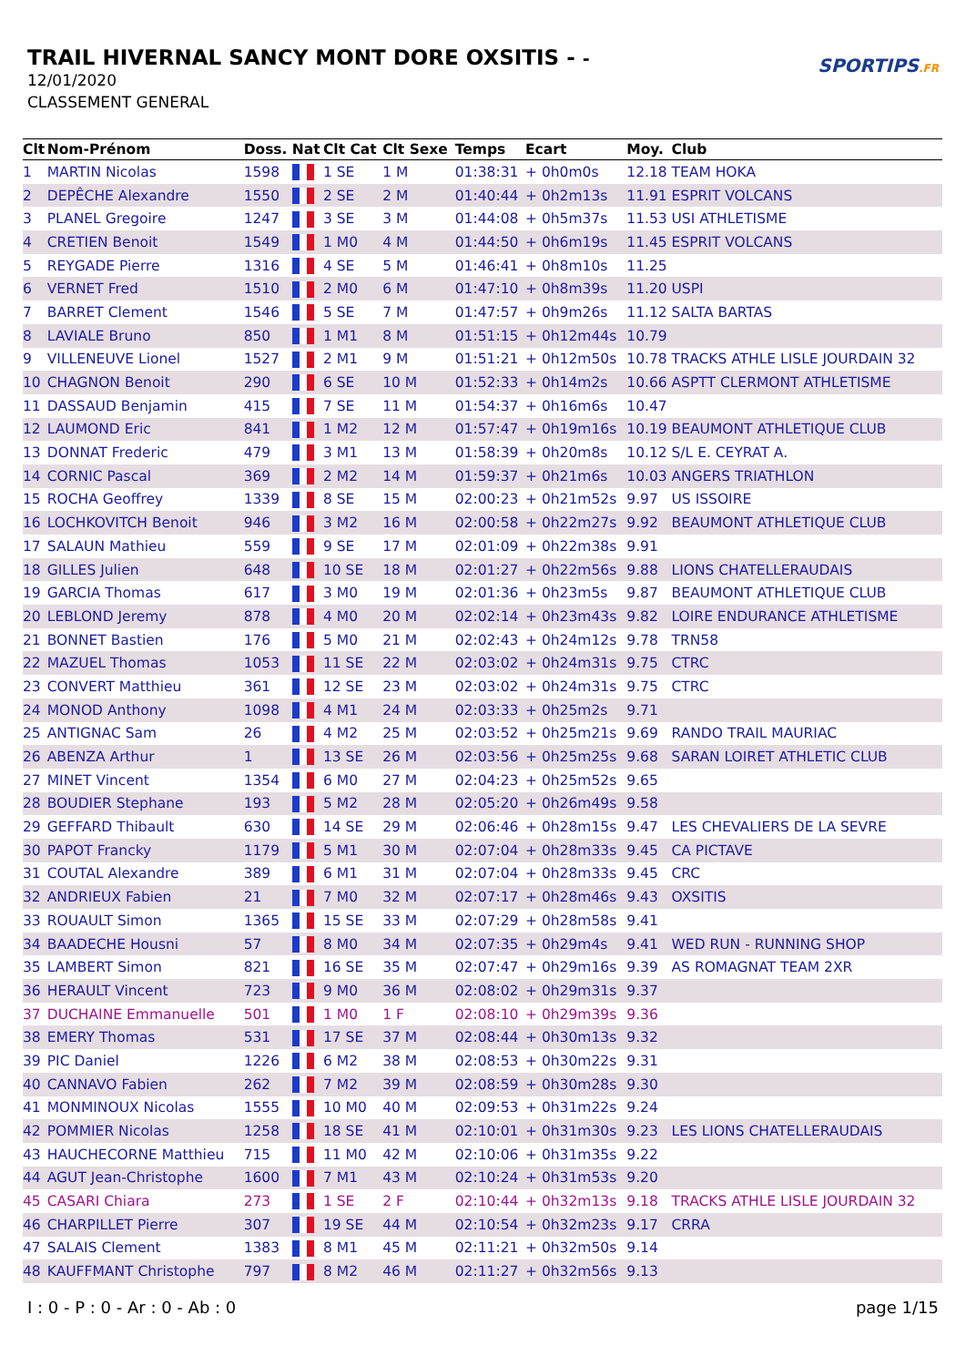TRAIL HIVERNAL SANCY MONT DORE OXSITIS - -
12/01/2020
CLASSEMENT GENERAL
SPORTIPS.FR
| Clt | Nom-Prénom | Doss. | Nat | Clt Cat | Clt Sexe | Temps | Ecart | Moy. | Club |
| --- | --- | --- | --- | --- | --- | --- | --- | --- | --- |
| 1 | MARTIN Nicolas | 1598 | | 1 SE | 1 M | 01:38:31 | + 0h0m0s | 12.18 | TEAM HOKA |
| 2 | DEPÊCHE Alexandre | 1550 | | 2 SE | 2 M | 01:40:44 | + 0h2m13s | 11.91 | ESPRIT VOLCANS |
| 3 | PLANEL Gregoire | 1247 | | 3 SE | 3 M | 01:44:08 | + 0h5m37s | 11.53 | USI ATHLETISME |
| 4 | CRETIEN Benoit | 1549 | | 1 M0 | 4 M | 01:44:50 | + 0h6m19s | 11.45 | ESPRIT VOLCANS |
| 5 | REYGADE Pierre | 1316 | | 4 SE | 5 M | 01:46:41 | + 0h8m10s | 11.25 | |
| 6 | VERNET Fred | 1510 | | 2 M0 | 6 M | 01:47:10 | + 0h8m39s | 11.20 | USPI |
| 7 | BARRET Clement | 1546 | | 5 SE | 7 M | 01:47:57 | + 0h9m26s | 11.12 | SALTA BARTAS |
| 8 | LAVIALE Bruno | 850 | | 1 M1 | 8 M | 01:51:15 | + 0h12m44s | 10.79 | |
| 9 | VILLENEUVE Lionel | 1527 | | 2 M1 | 9 M | 01:51:21 | + 0h12m50s | 10.78 | TRACKS ATHLE LISLE JOURDAIN 32 |
| 10 | CHAGNON Benoit | 290 | | 6 SE | 10 M | 01:52:33 | + 0h14m2s | 10.66 | ASPTT CLERMONT ATHLETISME |
| 11 | DASSAUD Benjamin | 415 | | 7 SE | 11 M | 01:54:37 | + 0h16m6s | 10.47 | |
| 12 | LAUMOND Eric | 841 | | 1 M2 | 12 M | 01:57:47 | + 0h19m16s | 10.19 | BEAUMONT ATHLETIQUE CLUB |
| 13 | DONNAT Frederic | 479 | | 3 M1 | 13 M | 01:58:39 | + 0h20m8s | 10.12 | S/L E. CEYRAT A. |
| 14 | CORNIC Pascal | 369 | | 2 M2 | 14 M | 01:59:37 | + 0h21m6s | 10.03 | ANGERS TRIATHLON |
| 15 | ROCHA Geoffrey | 1339 | | 8 SE | 15 M | 02:00:23 | + 0h21m52s | 9.97 | US ISSOIRE |
| 16 | LOCHKOVITCH Benoit | 946 | | 3 M2 | 16 M | 02:00:58 | + 0h22m27s | 9.92 | BEAUMONT ATHLETIQUE CLUB |
| 17 | SALAUN Mathieu | 559 | | 9 SE | 17 M | 02:01:09 | + 0h22m38s | 9.91 | |
| 18 | GILLES Julien | 648 | | 10 SE | 18 M | 02:01:27 | + 0h22m56s | 9.88 | LIONS CHATELLERAUDAIS |
| 19 | GARCIA Thomas | 617 | | 3 M0 | 19 M | 02:01:36 | + 0h23m5s | 9.87 | BEAUMONT ATHLETIQUE CLUB |
| 20 | LEBLOND Jeremy | 878 | | 4 M0 | 20 M | 02:02:14 | + 0h23m43s | 9.82 | LOIRE ENDURANCE ATHLETISME |
| 21 | BONNET Bastien | 176 | | 5 M0 | 21 M | 02:02:43 | + 0h24m12s | 9.78 | TRN58 |
| 22 | MAZUEL Thomas | 1053 | | 11 SE | 22 M | 02:03:02 | + 0h24m31s | 9.75 | CTRC |
| 23 | CONVERT Matthieu | 361 | | 12 SE | 23 M | 02:03:02 | + 0h24m31s | 9.75 | CTRC |
| 24 | MONOD Anthony | 1098 | | 4 M1 | 24 M | 02:03:33 | + 0h25m2s | 9.71 | |
| 25 | ANTIGNAC Sam | 26 | | 4 M2 | 25 M | 02:03:52 | + 0h25m21s | 9.69 | RANDO TRAIL MAURIAC |
| 26 | ABENZA Arthur | 1 | | 13 SE | 26 M | 02:03:56 | + 0h25m25s | 9.68 | SARAN LOIRET ATHLETIC CLUB |
| 27 | MINET Vincent | 1354 | | 6 M0 | 27 M | 02:04:23 | + 0h25m52s | 9.65 | |
| 28 | BOUDIER Stephane | 193 | | 5 M2 | 28 M | 02:05:20 | + 0h26m49s | 9.58 | |
| 29 | GEFFARD Thibault | 630 | | 14 SE | 29 M | 02:06:46 | + 0h28m15s | 9.47 | LES CHEVALIERS DE LA SEVRE |
| 30 | PAPOT Francky | 1179 | | 5 M1 | 30 M | 02:07:04 | + 0h28m33s | 9.45 | CA PICTAVE |
| 31 | COUTAL Alexandre | 389 | | 6 M1 | 31 M | 02:07:04 | + 0h28m33s | 9.45 | CRC |
| 32 | ANDRIEUX Fabien | 21 | | 7 M0 | 32 M | 02:07:17 | + 0h28m46s | 9.43 | OXSITIS |
| 33 | ROUAULT Simon | 1365 | | 15 SE | 33 M | 02:07:29 | + 0h28m58s | 9.41 | |
| 34 | BAADECHE Housni | 57 | | 8 M0 | 34 M | 02:07:35 | + 0h29m4s | 9.41 | WED RUN - RUNNING SHOP |
| 35 | LAMBERT Simon | 821 | | 16 SE | 35 M | 02:07:47 | + 0h29m16s | 9.39 | AS ROMAGNAT TEAM 2XR |
| 36 | HERAULT Vincent | 723 | | 9 M0 | 36 M | 02:08:02 | + 0h29m31s | 9.37 | |
| 37 | DUCHAINE Emmanuelle | 501 | | 1 M0 | 1 F | 02:08:10 | + 0h29m39s | 9.36 | |
| 38 | EMERY Thomas | 531 | | 17 SE | 37 M | 02:08:44 | + 0h30m13s | 9.32 | |
| 39 | PIC Daniel | 1226 | | 6 M2 | 38 M | 02:08:53 | + 0h30m22s | 9.31 | |
| 40 | CANNAVO Fabien | 262 | | 7 M2 | 39 M | 02:08:59 | + 0h30m28s | 9.30 | |
| 41 | MONMINOUX Nicolas | 1555 | | 10 M0 | 40 M | 02:09:53 | + 0h31m22s | 9.24 | |
| 42 | POMMIER Nicolas | 1258 | | 18 SE | 41 M | 02:10:01 | + 0h31m30s | 9.23 | LES LIONS CHATELLERAUDAIS |
| 43 | HAUCHECORNE Matthieu | 715 | | 11 M0 | 42 M | 02:10:06 | + 0h31m35s | 9.22 | |
| 44 | AGUT Jean-Christophe | 1600 | | 7 M1 | 43 M | 02:10:24 | + 0h31m53s | 9.20 | |
| 45 | CASARI Chiara | 273 | | 1 SE | 2 F | 02:10:44 | + 0h32m13s | 9.18 | TRACKS ATHLE LISLE JOURDAIN 32 |
| 46 | CHARPILLET Pierre | 307 | | 19 SE | 44 M | 02:10:54 | + 0h32m23s | 9.17 | CRRA |
| 47 | SALAIS Clement | 1383 | | 8 M1 | 45 M | 02:11:21 | + 0h32m50s | 9.14 | |
| 48 | KAUFFMANT Christophe | 797 | | 8 M2 | 46 M | 02:11:27 | + 0h32m56s | 9.13 | |
I : 0 - P : 0 - Ar : 0 - Ab : 0 page 1/15